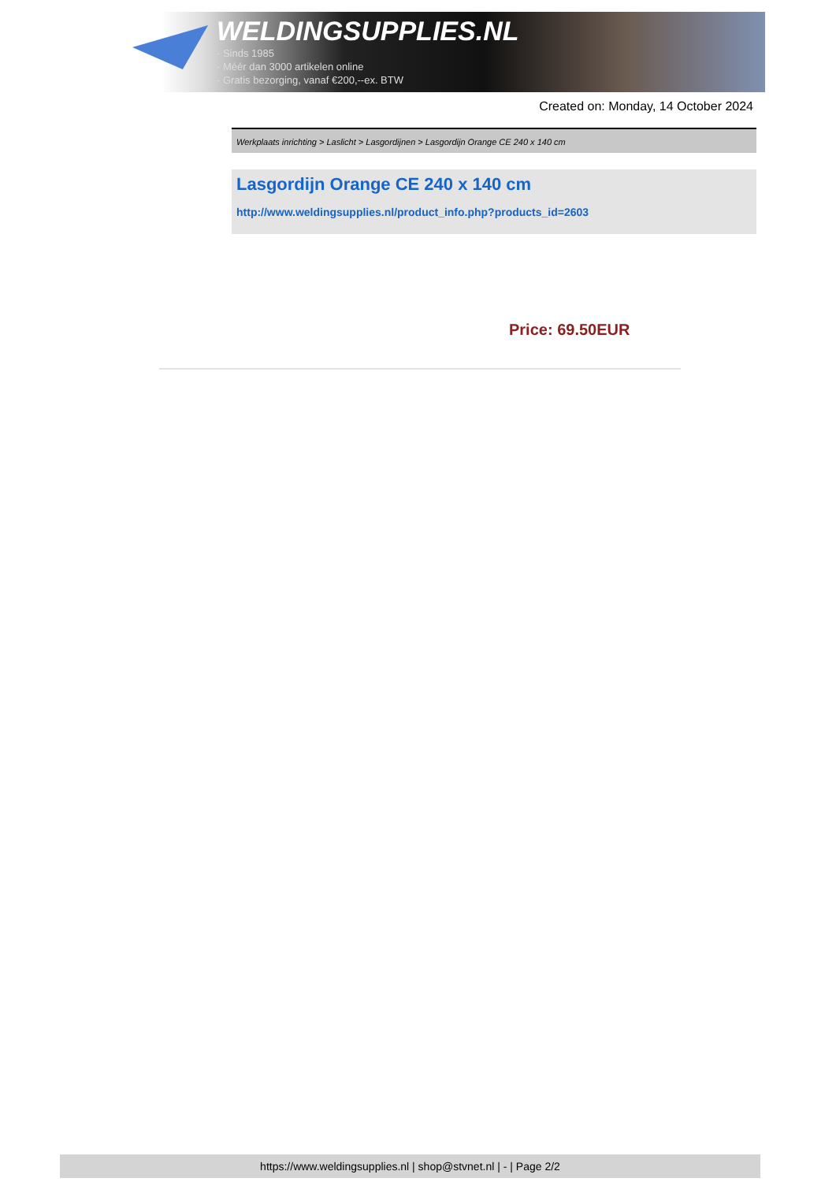WELDINGSUPPLIES.NL
- Sinds 1985
- Méér dan 3000 artikelen online
- Gratis bezorging, vanaf €200,--ex. BTW
Created on: Monday, 14 October 2024
Werkplaats inrichting > Laslicht > Lasgordijnen > Lasgordijn Orange CE 240 x 140 cm
Lasgordijn Orange CE 240 x 140 cm
http://www.weldingsupplies.nl/product_info.php?products_id=2603
Price: 69.50EUR
https://www.weldingsupplies.nl | shop@stvnet.nl | - | Page 2/2